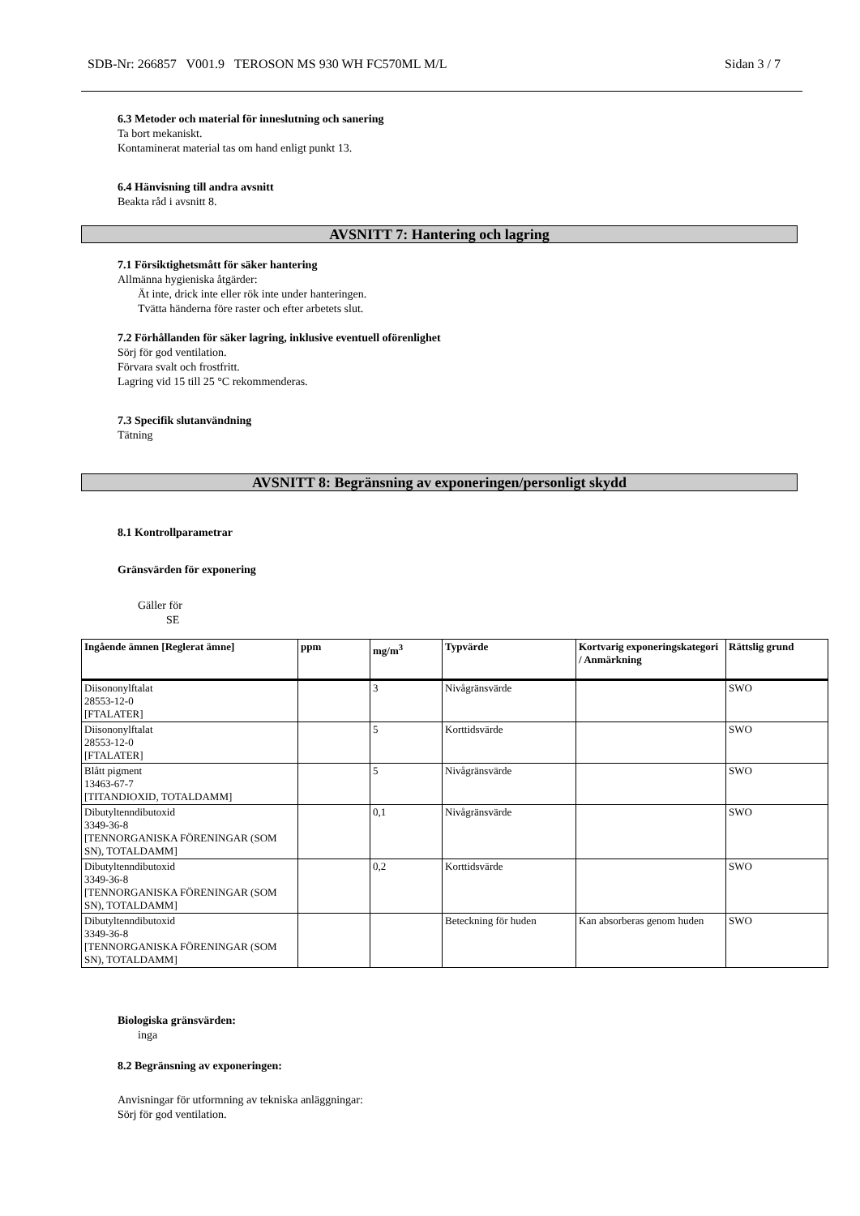SDB-Nr: 266857 V001.9 TEROSON MS 930 WH FC570ML M/L Sidan 3 / 7
6.3 Metoder och material för inneslutning och sanering
Ta bort mekaniskt.
Kontaminerat material tas om hand enligt punkt 13.
6.4 Hänvisning till andra avsnitt
Beakta råd i avsnitt 8.
AVSNITT 7: Hantering och lagring
7.1 Försiktighetsmått för säker hantering
Allmänna hygieniska åtgärder:
Ät inte, drick inte eller rök inte under hanteringen.
Tvätta händerna före raster och efter arbetets slut.
7.2 Förhållanden för säker lagring, inklusive eventuell oförenlighet
Sörj för god ventilation.
Förvara svalt och frostfritt.
Lagring vid 15 till 25 °C rekommenderas.
7.3 Specifik slutanvändning
Tätning
AVSNITT 8: Begränsning av exponeringen/personligt skydd
8.1 Kontrollparametrar
Gränsvärden för exponering
Gäller för
SE
| Ingående ämnen [Reglerat ämne] | ppm | mg/m<sup>3</sup> | Typvärde | Kortvarig exponeringskategori / Anmärkning | Rättslig grund |
| --- | --- | --- | --- | --- | --- |
| Diisononylftalat 28553-12-0 [FTALATER] | | 3 | Nivågränsvärde | | SWO |
| Diisononylftalat 28553-12-0 [FTALATER] | | 5 | Korttidsvärde | | SWO |
| Blått pigment 13463-67-7 [TITANDIOXID, TOTALDAMM] | | 5 | Nivågränsvärde | | SWO |
| Dibutyltenndibutoxid 3349-36-8 [TENNORGANISKA FÖRENINGAR (SOM SN), TOTALDAMM] | | 0,1 | Nivågränsvärde | | SWO |
| Dibutyltenndibutoxid 3349-36-8 [TENNORGANISKA FÖRENINGAR (SOM SN), TOTALDAMM] | | 0,2 | Korttidsvärde | | SWO |
| Dibutyltenndibutoxid 3349-36-8 [TENNORGANISKA FÖRENINGAR (SOM SN), TOTALDAMM] | | | Beteckning för huden | Kan absorberas genom huden | SWO |
Biologiska gränsvärden:
inga
8.2 Begränsning av exponeringen:
Anvisningar för utformning av tekniska anläggningar:
Sörj för god ventilation.